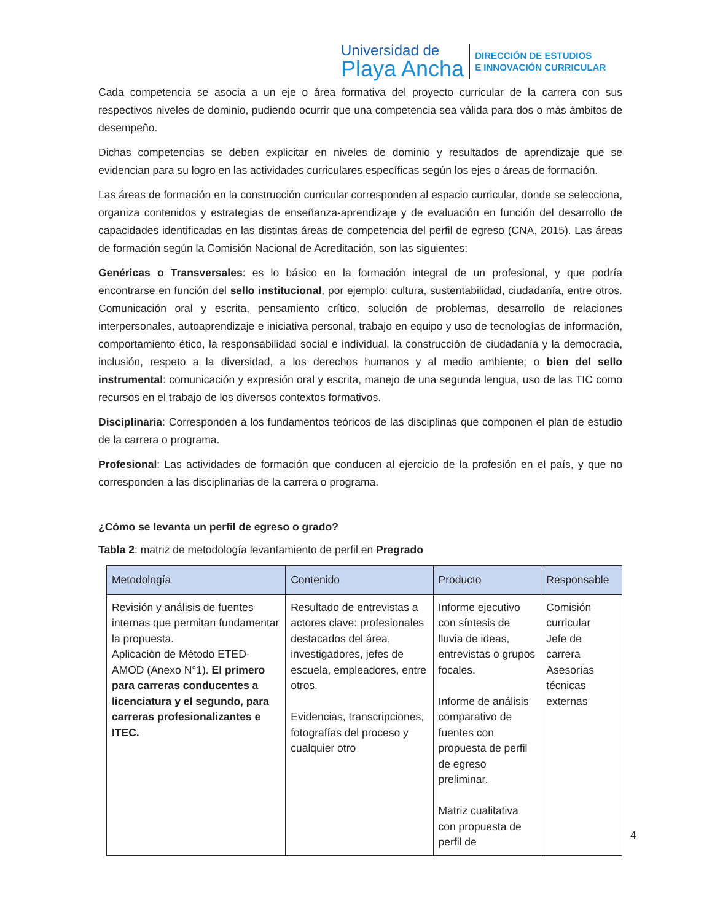Universidad de
Playa Ancha
DIRECCIÓN DE ESTUDIOS
E INNOVACIÓN CURRICULAR
Cada competencia se asocia a un eje o área formativa del proyecto curricular de la carrera con sus respectivos niveles de dominio, pudiendo ocurrir que una competencia sea válida para dos o más ámbitos de desempeño.
Dichas competencias se deben explicitar en niveles de dominio y resultados de aprendizaje que se evidencian para su logro en las actividades curriculares específicas según los ejes o áreas de formación.
Las áreas de formación en la construcción curricular corresponden al espacio curricular, donde se selecciona, organiza contenidos y estrategias de enseñanza-aprendizaje y de evaluación en función del desarrollo de capacidades identificadas en las distintas áreas de competencia del perfil de egreso (CNA, 2015). Las áreas de formación según la Comisión Nacional de Acreditación, son las siguientes:
Genéricas o Transversales: es lo básico en la formación integral de un profesional, y que podría encontrarse en función del sello institucional, por ejemplo: cultura, sustentabilidad, ciudadanía, entre otros. Comunicación oral y escrita, pensamiento crítico, solución de problemas, desarrollo de relaciones interpersonales, autoaprendizaje e iniciativa personal, trabajo en equipo y uso de tecnologías de información, comportamiento ético, la responsabilidad social e individual, la construcción de ciudadanía y la democracia, inclusión, respeto a la diversidad, a los derechos humanos y al medio ambiente; o bien del sello instrumental: comunicación y expresión oral y escrita, manejo de una segunda lengua, uso de las TIC como recursos en el trabajo de los diversos contextos formativos.
Disciplinaria: Corresponden a los fundamentos teóricos de las disciplinas que componen el plan de estudio de la carrera o programa.
Profesional: Las actividades de formación que conducen al ejercicio de la profesión en el país, y que no corresponden a las disciplinarias de la carrera o programa.
¿Cómo se levanta un perfil de egreso o grado?
Tabla 2: matriz de metodología levantamiento de perfil en Pregrado
| Metodología | Contenido | Producto | Responsable |
| --- | --- | --- | --- |
| Revisión y análisis de fuentes internas que permitan fundamentar la propuesta. Aplicación de Método ETED-AMOD (Anexo N°1). El primero para carreras conducentes a licenciatura y el segundo, para carreras profesionalizantes e ITEC. | Resultado de entrevistas a actores clave: profesionales destacados del área, investigadores, jefes de escuela, empleadores, entre otros. Evidencias, transcripciones, fotografías del proceso y cualquier otro | Informe ejecutivo con síntesis de lluvia de ideas, entrevistas o grupos focales. Informe de análisis comparativo de fuentes con propuesta de perfil de egreso preliminar. Matriz cualitativa con propuesta de perfil de | Comisión curricular Jefe de carrera Asesorías técnicas externas |
4